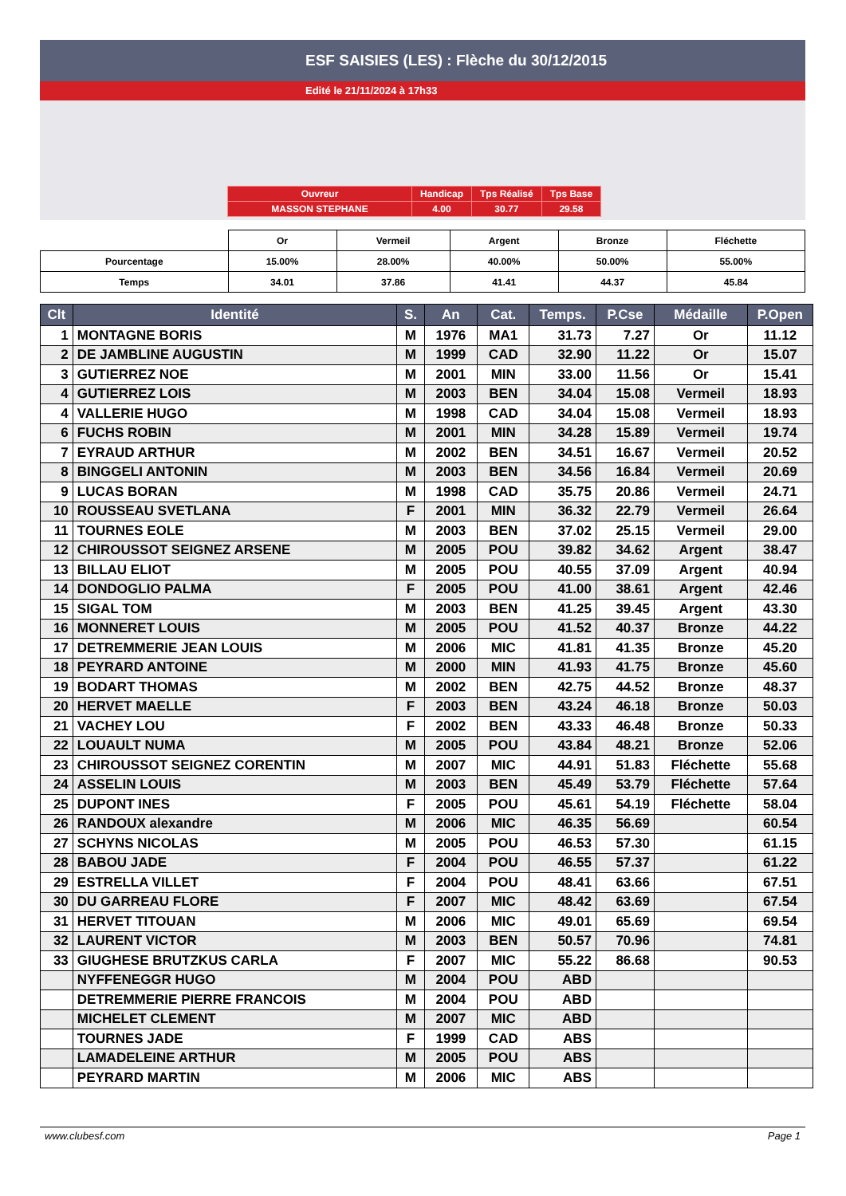ESF SAISIES (LES) : Flèche du 30/12/2015
Edité le 21/11/2024 à 17h33
| Ouvreur | Handicap | Tps Réalisé | Tps Base |
| MASSON STEPHANE | 4.00 | 30.77 | 29.58 |
| | Or | Vermeil | Argent | Bronze | Fléchette |
| Pourcentage | 15.00% | 28.00% | 40.00% | 50.00% | 55.00% |
| Temps | 34.01 | 37.86 | 41.41 | 44.37 | 45.84 |
| Clt | Identité | S. | An | Cat. | Temps. | P.Cse | Médaille | P.Open |
| --- | --- | --- | --- | --- | --- | --- | --- | --- |
| 1 | MONTAGNE BORIS | M | 1976 | MA1 | 31.73 | 7.27 | Or | 11.12 |
| 2 | DE JAMBLINE AUGUSTIN | M | 1999 | CAD | 32.90 | 11.22 | Or | 15.07 |
| 3 | GUTIERREZ NOE | M | 2001 | MIN | 33.00 | 11.56 | Or | 15.41 |
| 4 | GUTIERREZ LOIS | M | 2003 | BEN | 34.04 | 15.08 | Vermeil | 18.93 |
| 4 | VALLERIE HUGO | M | 1998 | CAD | 34.04 | 15.08 | Vermeil | 18.93 |
| 6 | FUCHS ROBIN | M | 2001 | MIN | 34.28 | 15.89 | Vermeil | 19.74 |
| 7 | EYRAUD ARTHUR | M | 2002 | BEN | 34.51 | 16.67 | Vermeil | 20.52 |
| 8 | BINGGELI ANTONIN | M | 2003 | BEN | 34.56 | 16.84 | Vermeil | 20.69 |
| 9 | LUCAS BORAN | M | 1998 | CAD | 35.75 | 20.86 | Vermeil | 24.71 |
| 10 | ROUSSEAU SVETLANA | F | 2001 | MIN | 36.32 | 22.79 | Vermeil | 26.64 |
| 11 | TOURNES EOLE | M | 2003 | BEN | 37.02 | 25.15 | Vermeil | 29.00 |
| 12 | CHIROUSSOT SEIGNEZ ARSENE | M | 2005 | POU | 39.82 | 34.62 | Argent | 38.47 |
| 13 | BILLAU ELIOT | M | 2005 | POU | 40.55 | 37.09 | Argent | 40.94 |
| 14 | DONDOGLIO PALMA | F | 2005 | POU | 41.00 | 38.61 | Argent | 42.46 |
| 15 | SIGAL TOM | M | 2003 | BEN | 41.25 | 39.45 | Argent | 43.30 |
| 16 | MONNERET LOUIS | M | 2005 | POU | 41.52 | 40.37 | Bronze | 44.22 |
| 17 | DETREMMERIE JEAN LOUIS | M | 2006 | MIC | 41.81 | 41.35 | Bronze | 45.20 |
| 18 | PEYRARD ANTOINE | M | 2000 | MIN | 41.93 | 41.75 | Bronze | 45.60 |
| 19 | BODART THOMAS | M | 2002 | BEN | 42.75 | 44.52 | Bronze | 48.37 |
| 20 | HERVET MAELLE | F | 2003 | BEN | 43.24 | 46.18 | Bronze | 50.03 |
| 21 | VACHEY LOU | F | 2002 | BEN | 43.33 | 46.48 | Bronze | 50.33 |
| 22 | LOUAULT NUMA | M | 2005 | POU | 43.84 | 48.21 | Bronze | 52.06 |
| 23 | CHIROUSSOT SEIGNEZ CORENTIN | M | 2007 | MIC | 44.91 | 51.83 | Fléchette | 55.68 |
| 24 | ASSELIN LOUIS | M | 2003 | BEN | 45.49 | 53.79 | Fléchette | 57.64 |
| 25 | DUPONT INES | F | 2005 | POU | 45.61 | 54.19 | Fléchette | 58.04 |
| 26 | RANDOUX alexandre | M | 2006 | MIC | 46.35 | 56.69 | | 60.54 |
| 27 | SCHYNS NICOLAS | M | 2005 | POU | 46.53 | 57.30 | | 61.15 |
| 28 | BABOU JADE | F | 2004 | POU | 46.55 | 57.37 | | 61.22 |
| 29 | ESTRELLA VILLET | F | 2004 | POU | 48.41 | 63.66 | | 67.51 |
| 30 | DU GARREAU FLORE | F | 2007 | MIC | 48.42 | 63.69 | | 67.54 |
| 31 | HERVET TITOUAN | M | 2006 | MIC | 49.01 | 65.69 | | 69.54 |
| 32 | LAURENT VICTOR | M | 2003 | BEN | 50.57 | 70.96 | | 74.81 |
| 33 | GIUGHESE BRUTZKUS CARLA | F | 2007 | MIC | 55.22 | 86.68 | | 90.53 |
| | NYFFENEGGR HUGO | M | 2004 | POU | ABD | | | |
| | DETREMMERIE PIERRE FRANCOIS | M | 2004 | POU | ABD | | | |
| | MICHELET CLEMENT | M | 2007 | MIC | ABD | | | |
| | TOURNES JADE | F | 1999 | CAD | ABS | | | |
| | LAMADELEINE ARTHUR | M | 2005 | POU | ABS | | | |
| | PEYRARD MARTIN | M | 2006 | MIC | ABS | | | |
www.clubesf.com Page 1